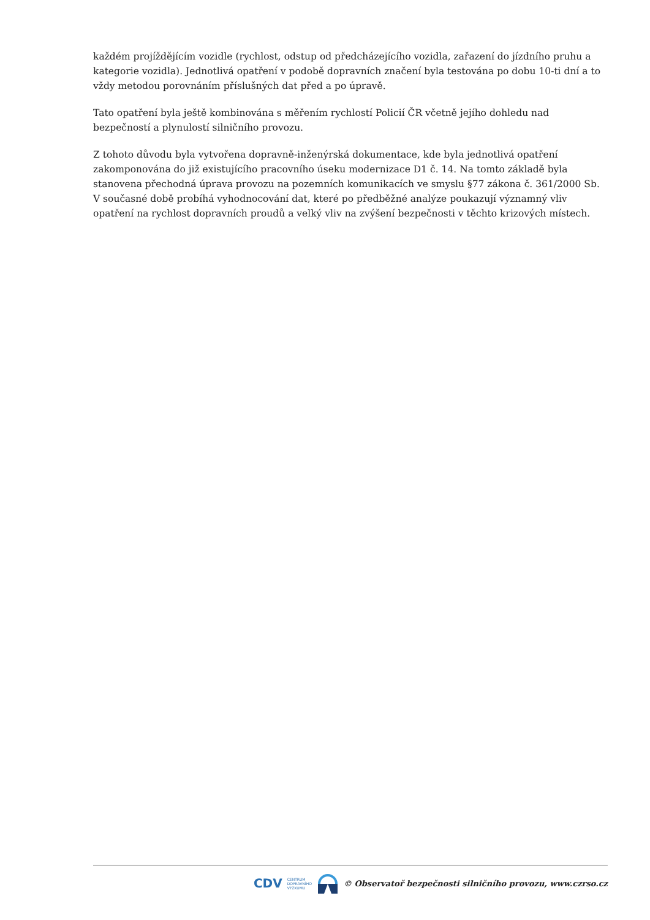každém projíždějícím vozidle (rychlost, odstup od předcházejícího vozidla, zařazení do jízdního pruhu a kategorie vozidla). Jednotlivá opatření v podobě dopravních značení byla testována po dobu 10-ti dní a to vždy metodou porovnáním příslušných dat před a po úpravě.
Tato opatření byla ještě kombinována s měřením rychlostí Policií ČR včetně jejího dohledu nad bezpečností a plynulostí silničního provozu.
Z tohoto důvodu byla vytvořena dopravně-inženýrská dokumentace, kde byla jednotlivá opatření zakomponována do již existujícího pracovního úseku modernizace D1 č. 14. Na tomto základě byla stanovena přechodná úprava provozu na pozemních komunikacích ve smyslu §77 zákona č. 361/2000 Sb. V současné době probíhá vyhodnocování dat, které po předběžné analýze poukazují významný vliv opatření na rychlost dopravních proudů a velký vliv na zvýšení bezpečnosti v těchto krizových místech.
CDV CENTRUM
DOPRAVNÍHO
VÝZKUMU © Observatoř bezpečnosti silničního provozu, www.czrso.cz